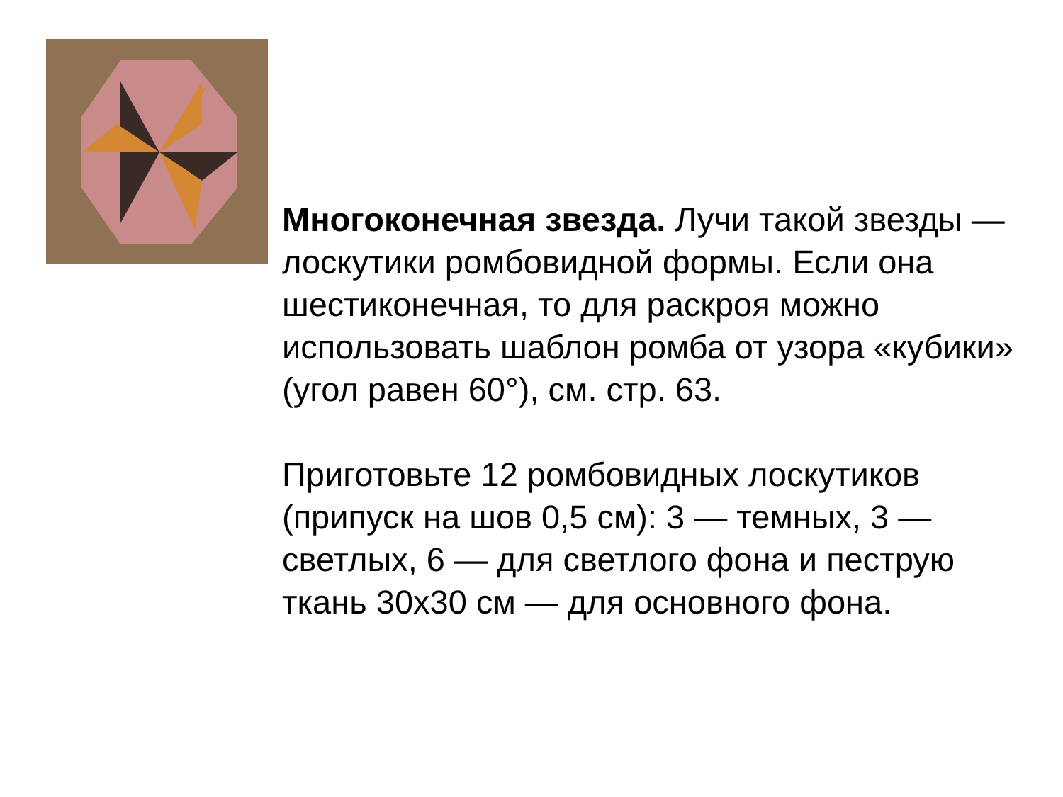Многоконечная звезда. Лучи такой звезды — лоскутики ромбовидной формы. Если она шестиконечная, то для раскроя можно использовать шаблон ромба от узора «кубики» (угол равен 60°), см. стр. 63.
Приготовьте 12 ромбовидных лоскутиков (припуск на шов 0,5 см): 3 — темных, 3 — светлых, 6 — для светлого фона и пеструю ткань 30х30 см — для основного фона.